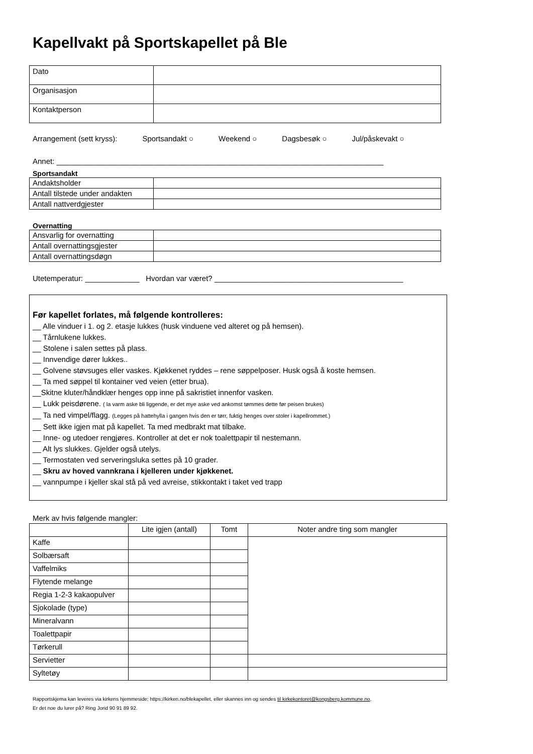Kapellvakt på Sportskapellet på Ble
| Dato | |
| Organisasjon | |
| Kontaktperson | |
Arrangement (sett kryss): Sportsandakt ○ Weekend ○ Dagsbesøk ○ Jul/påskevakt ○
Annet: ______________________________________________________________________________
Sportsandakt
| Andaktsholder | |
| Antall tilstede under andakten | |
| Antall nattverdgjester | |
Overnatting
| Ansvarlig for overnatting | |
| Antall overnattingsgjester | |
| Antall overnattingsdøgn | |
Utetemperatur: _____________ Hvordan var været? _____________________________________________
Før kapellet forlates, må følgende kontrolleres:
__ Alle vinduer i 1. og 2. etasje lukkes (husk vinduene ved alteret og på hemsen).
__ Tårnlukene lukkes.
__ Stolene i salen settes på plass.
__ Innvendige dører lukkes..
__ Golvene støvsuges eller vaskes. Kjøkkenet ryddes – rene søppelposer. Husk også å koste hemsen.
__ Ta med søppel til kontainer ved veien (etter brua).
__Skitne kluter/håndklær henges opp inne på sakristiet innenfor vasken.
__ Lukk peisdørene. ( la varm aske bli liggende, er det mye aske ved ankomst tømmes dette før peisen brukes)
__ Ta ned vimpel/flagg. (Legges på hattehylla i gangen hvis den er tørr, fuktig henges over stoler i kapellrommet.)
__ Sett ikke igjen mat på kapellet. Ta med medbrakt mat tilbake.
__ Inne- og utedoer rengjøres. Kontroller at det er nok toalettpapir til nestemann.
__ Alt lys slukkes. Gjelder også utelys.
__ Termostaten ved serveringsluka settes på 10 grader.
__ Skru av hoved vannkrana i kjelleren under kjøkkenet.
__ vannpumpe i kjeller skal stå på ved avreise, stikkontakt i taket ved trapp
Merk av hvis følgende mangler:
| | Lite igjen (antall) | Tomt | Noter andre ting som mangler |
| --- | --- | --- | --- |
| Kaffe | | | |
| Solbærsaft | | | |
| Vaffelmiks | | | |
| Flytende melange | | | |
| Regia 1-2-3 kakaopulver | | | |
| Sjokolade (type) | | | |
| Mineralvann | | | |
| Toalettpapir | | | |
| Tørkerull | | | |
| Servietter | | | |
| Syltetøy | | | |
Rapportskjema kan leveres via kirkens hjemmeside; https://kirken.no/blekapellet, eller skannes inn og sendes til kirkekontoret@kongsberg.kommune.no,
Er det noe du lurer på? Ring Jorid 90 91 89 92.